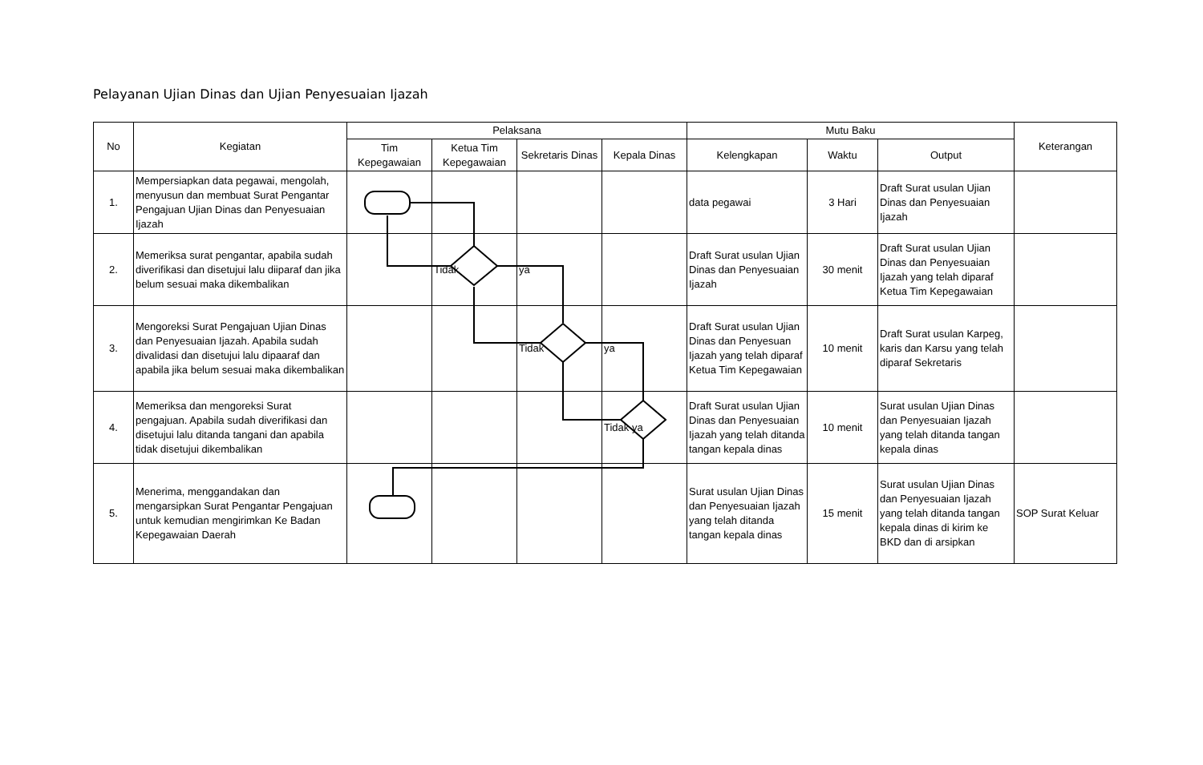Pelayanan Ujian Dinas dan Ujian Penyesuaian Ijazah
| No | Kegiatan | Pelaksana | | | | Mutu Baku | | | Keterangan |
| --- | --- | --- | --- | --- | --- | --- | --- | --- | --- |
| | | Tim Kepegawaian | Ketua Tim Kepegawaian | Sekretaris Dinas | Kepala Dinas | Kelengkapan | Waktu | Output | |
| 1. | Mempersiapkan data pegawai, mengolah, menyusun dan membuat Surat Pengantar Pengajuan Ujian Dinas dan Penyesuaian Ijazah | | | | | data pegawai | 3 Hari | Draft Surat usulan Ujian Dinas dan Penyesuaian Ijazah | |
| 2. | Memeriksa surat pengantar, apabila sudah diverifikasi dan disetujui lalu diiparaf dan jika belum sesuai maka dikembalikan | | Tidak | ya | | Draft Surat usulan Ujian Dinas dan Penyesuaian Ijazah | 30 menit | Draft Surat usulan Ujian Dinas dan Penyesuaian Ijazah yang telah diparaf Ketua Tim Kepegawaian | |
| 3. | Mengoreksi Surat Pengajuan Ujian Dinas dan Penyesuaian Ijazah. Apabila sudah divalidasi dan disetujui lalu dipaaraf dan apabila jika belum sesuai maka dikembalikan | | | Tidak | ya | Draft Surat usulan Ujian Dinas dan Penyesuan Ijazah yang telah diparaf Ketua Tim Kepegawaian | 10 menit | Draft Surat usulan Karpeg, karis dan Karsu yang telah diparaf Sekretaris | |
| 4. | Memeriksa dan mengoreksi Surat pengajuan. Apabila sudah diverifikasi dan disetujui lalu ditanda tangani dan apabila tidak disetujui dikembalikan | | | | Tidak ya | Draft Surat usulan Ujian Dinas dan Penyesuaian Ijazah yang telah ditanda tangan kepala dinas | 10 menit | Surat usulan Ujian Dinas dan Penyesuaian Ijazah yang telah ditanda tangan kepala dinas | |
| 5. | Menerima, menggandakan dan mengarsipkan Surat Pengantar Pengajuan untuk kemudian mengirimkan Ke Badan Kepegawaian Daerah | | | | | Surat usulan Ujian Dinas dan Penyesuaian Ijazah yang telah ditanda tangan kepala dinas | 15 menit | Surat usulan Ujian Dinas dan Penyesuaian Ijazah yang telah ditanda tangan kepala dinas di kirim ke BKD dan di arsipkan | SOP Surat Keluar |